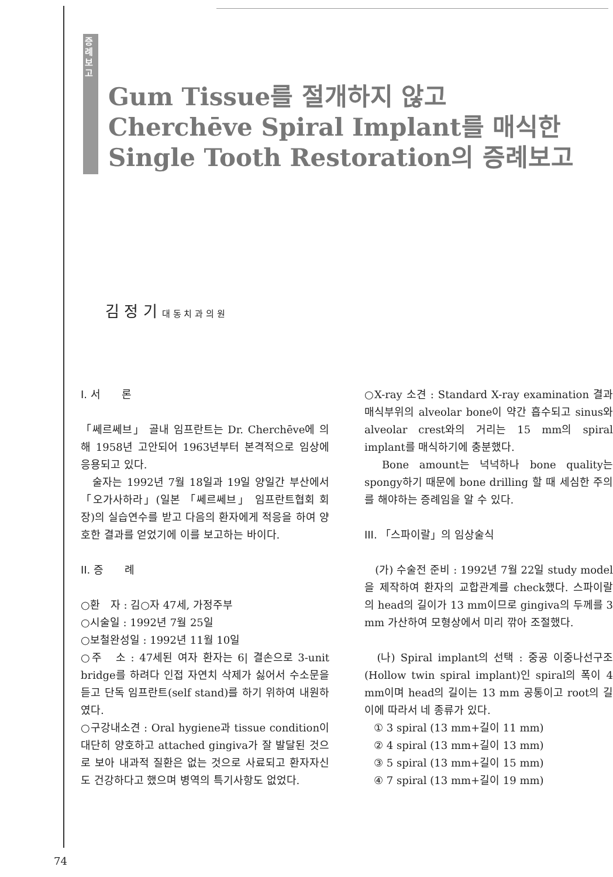증례보고
Gum Tissue를 절개하지 않고
Cherchēve Spiral Implant를 매식한
Single Tooth Restoration의 증례보고
김 정 기 대 동 치 과 의 원
I. 서　　론
「쎄르쎄브」 골내 임프란트는 Dr. Cherchēve에 의해 1958년 고안되어 1963년부터 본격적으로 임상에 응용되고 있다.
　술자는 1992년 7월 18일과 19일 양일간 부산에서 「오가사하라」(일본 「쎄르쎄브」 임프란트협회 회장)의 실습연수를 받고 다음의 환자에게 적응을 하여 양호한 결과를 얻었기에 이를 보고하는 바이다.
II. 증　　례
○환　자 : 김○자 47세, 가정주부
○시술일 : 1992년 7월 25일
○보철완성일 : 1992년 11월 10일
○주　소 : 47세된 여자 환자는 6| 결손으로 3-unit bridge를 하려다 인접 자연치 삭제가 싫어서 수소문을 듣고 단독 임프란트(self stand)를 하기 위하여 내원하였다.
○구강내소견 : Oral hygiene과 tissue condition이 대단히 양호하고 attached gingiva가 잘 발달된 것으로 보아 내과적 질환은 없는 것으로 사료되고 환자자신도 건강하다고 했으며 병역의 특기사항도 없었다.
○X-ray 소견 : Standard X-ray examination 결과 매식부위의 alveolar bone이 약간 흡수되고 sinus와 alveolar crest와의 거리는 15 mm의 spiral implant를 매식하기에 충분했다.
　Bone amount는 넉넉하나 bone quality는 spongy하기 때문에 bone drilling 할 때 세심한 주의를 해야하는 증례임을 알 수 있다.
III. 「스파이랄」의 임상술식
　(가) 수술전 준비 : 1992년 7월 22일 study model을 제작하여 환자의 교합관계를 check했다. 스파이랄의 head의 길이가 13 mm이므로 gingiva의 두께를 3 mm 가산하여 모형상에서 미리 깎아 조절했다.
　(나) Spiral implant의 선택 : 중공 이중나선구조(Hollow twin spiral implant)인 spiral의 폭이 4 mm이며 head의 길이는 13 mm 공통이고 root의 길이에 따라서 네 종류가 있다.
① 3 spiral (13 mm+길이 11 mm)
② 4 spiral (13 mm+길이 13 mm)
③ 5 spiral (13 mm+길이 15 mm)
④ 7 spiral (13 mm+길이 19 mm)
74